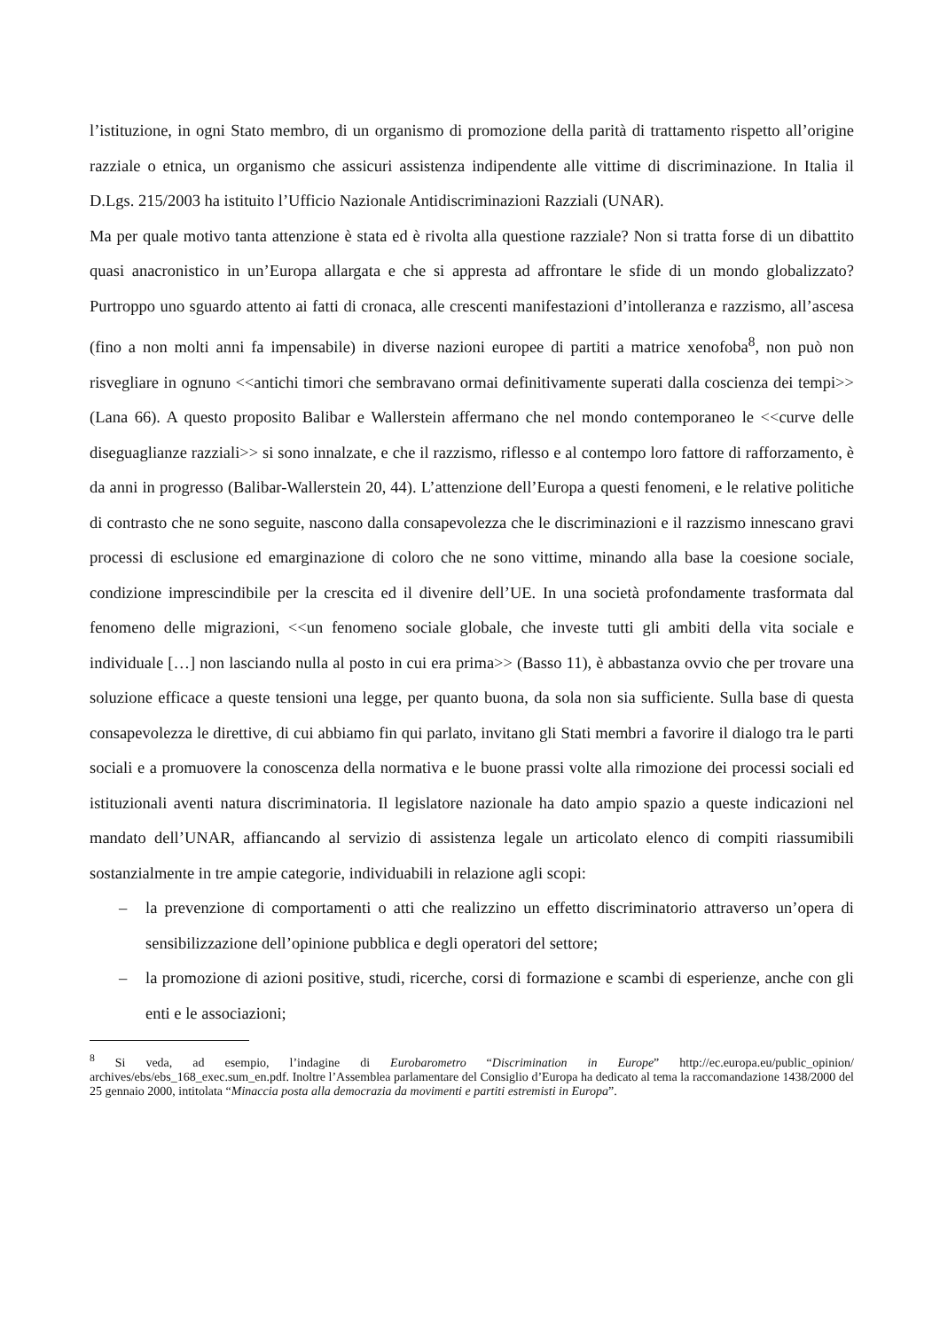l’istituzione, in ogni Stato membro, di un organismo di promozione della parità di trattamento rispetto all’origine razziale o etnica, un organismo che assicuri assistenza indipendente alle vittime di discriminazione. In Italia il D.Lgs. 215/2003 ha istituito l’Ufficio Nazionale Antidiscriminazioni Razziali (UNAR).
Ma per quale motivo tanta attenzione è stata ed è rivolta alla questione razziale? Non si tratta forse di un dibattito quasi anacronistico in un’Europa allargata e che si appresta ad affrontare le sfide di un mondo globalizzato? Purtroppo uno sguardo attento ai fatti di cronaca, alle crescenti manifestazioni d’intolleranza e razzismo, all’ascesa (fino a non molti anni fa impensabile) in diverse nazioni europee di partiti a matrice xenofoba<sup>8</sup>, non può non risvegliare in ognuno <<antichi timori che sembravano ormai definitivamente superati dalla coscienza dei tempi>> (Lana 66). A questo proposito Balibar e Wallerstein affermano che nel mondo contemporaneo le <<curve delle diseguaglianze razziali>> si sono innalzate, e che il razzismo, riflesso e al contempo loro fattore di rafforzamento, è da anni in progresso (Balibar-Wallerstein 20, 44). L’attenzione dell’Europa a questi fenomeni, e le relative politiche di contrasto che ne sono seguite, nascono dalla consapevolezza che le discriminazioni e il razzismo innescano gravi processi di esclusione ed emarginazione di coloro che ne sono vittime, minando alla base la coesione sociale, condizione imprescindibile per la crescita ed il divenire dell’UE. In una società profondamente trasformata dal fenomeno delle migrazioni, <<un fenomeno sociale globale, che investe tutti gli ambiti della vita sociale e individuale […] non lasciando nulla al posto in cui era prima>> (Basso 11), è abbastanza ovvio che per trovare una soluzione efficace a queste tensioni una legge, per quanto buona, da sola non sia sufficiente. Sulla base di questa consapevolezza le direttive, di cui abbiamo fin qui parlato, invitano gli Stati membri a favorire il dialogo tra le parti sociali e a promuovere la conoscenza della normativa e le buone prassi volte alla rimozione dei processi sociali ed istituzionali aventi natura discriminatoria. Il legislatore nazionale ha dato ampio spazio a queste indicazioni nel mandato dell’UNAR, affiancando al servizio di assistenza legale un articolato elenco di compiti riassumibili sostanzialmente in tre ampie categorie, individuabili in relazione agli scopi:
– la prevenzione di comportamenti o atti che realizzino un effetto discriminatorio attraverso un’opera di sensibilizzazione dell’opinione pubblica e degli operatori del settore;
– la promozione di azioni positive, studi, ricerche, corsi di formazione e scambi di esperienze, anche con gli enti e le associazioni;
<sup>8</sup> Si veda, ad esempio, l’indagine di Eurobarometro “Discrimination in Europe” http://ec.europa.eu/public_opinion/ archives/ebs/ebs_168_exec.sum_en.pdf. Inoltre l’Assemblea parlamentare del Consiglio d’Europa ha dedicato al tema la raccomandazione 1438/2000 del 25 gennaio 2000, intitolata “Minaccia posta alla democrazia da movimenti e partiti estremisti in Europa”.